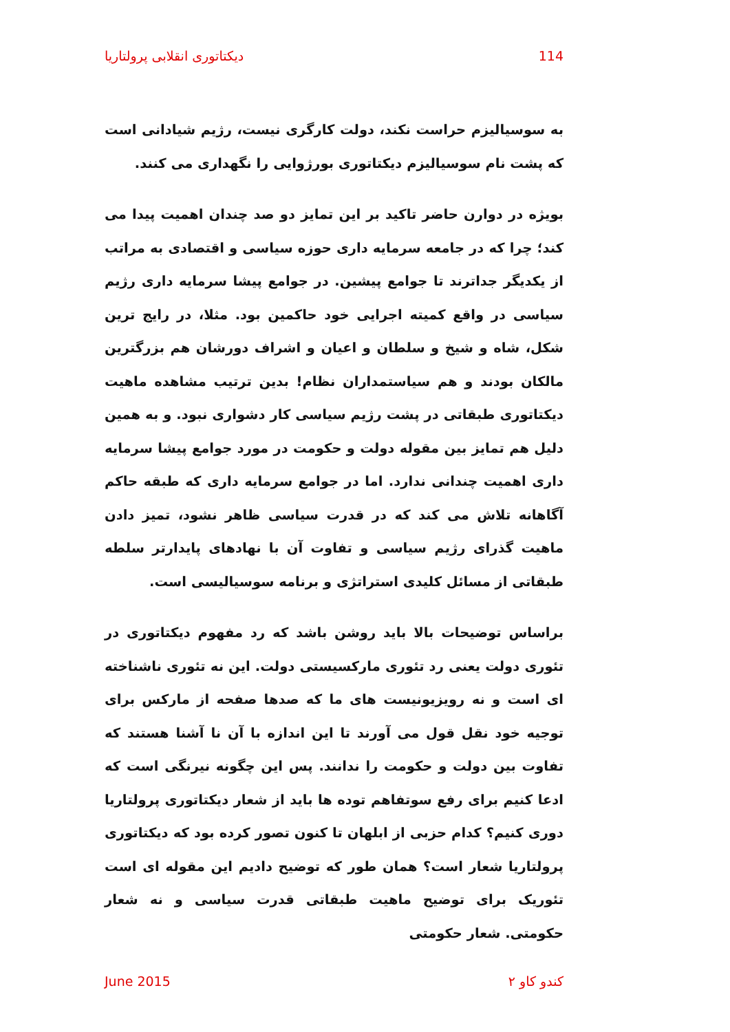دیکتاتوری انقلابی پرولتاریا 114
به سوسیالیزم حراست نکند، دولت کارگری نیست، رژیم شیادانی است که پشت نام سوسیالیزم دیکتاتوری بورژوایی را نگهداری می کنند.
بویژه در دوارن حاضر تاکید بر این تمایز دو صد چندان اهمیت پیدا می کند؛ چرا که در جامعه سرمایه داری حوزه سیاسی و اقتصادی به مراتب از یکدیگر جداترند تا جوامع پیشین. در جوامع پیشا سرمایه داری رژیم سیاسی در واقع کمیته اجرایی خود حاکمین بود. مثلا، در رایج ترین شکل، شاه و شیخ و سلطان و اعیان و اشراف دورشان هم بزرگترین مالکان بودند و هم سیاستمداران نظام! بدین ترتیب مشاهده ماهیت دیکتاتوری طبقاتی در پشت رژیم سیاسی کار دشواری نبود. و به همین دلیل هم تمایز بین مقوله دولت و حکومت در مورد جوامع پیشا سرمایه داری اهمیت چندانی ندارد. اما در جوامع سرمایه داری که طبقه حاکم آگاهانه تلاش می کند که در قدرت سیاسی ظاهر نشود، تمیز دادن ماهیت گذرای رژیم سیاسی و تفاوت آن با نهادهای پایدارتر سلطه طبقاتی از مسائل کلیدی استراتژی و برنامه سوسیالیسی است.
براساس توضیحات بالا باید روشن باشد که رد مفهوم دیکتاتوری در تئوری دولت یعنی رد تئوری مارکسیستی دولت. این نه تئوری ناشناخته ای است و نه رویزیونیست های ما که صدها صفحه از مارکس برای توجیه خود نقل قول می آورند تا این اندازه با آن نا آشنا هستند که تفاوت بین دولت و حکومت را ندانند. پس این چگونه نیرنگی است که ادعا کنیم برای رفع سوتفاهم توده ها باید از شعار دیکتاتوری پرولتاریا دوری کنیم؟ کدام حزبی از ابلهان تا کنون تصور کرده بود که دیکتاتوری پرولتاریا شعار است؟ همان طور که توضیح دادیم این مقوله ای است تئوریک برای توضیح ماهیت طبقاتی قدرت سیاسی و نه شعار حکومتی. شعار حکومتی
June 2015 کندو کاو ۲